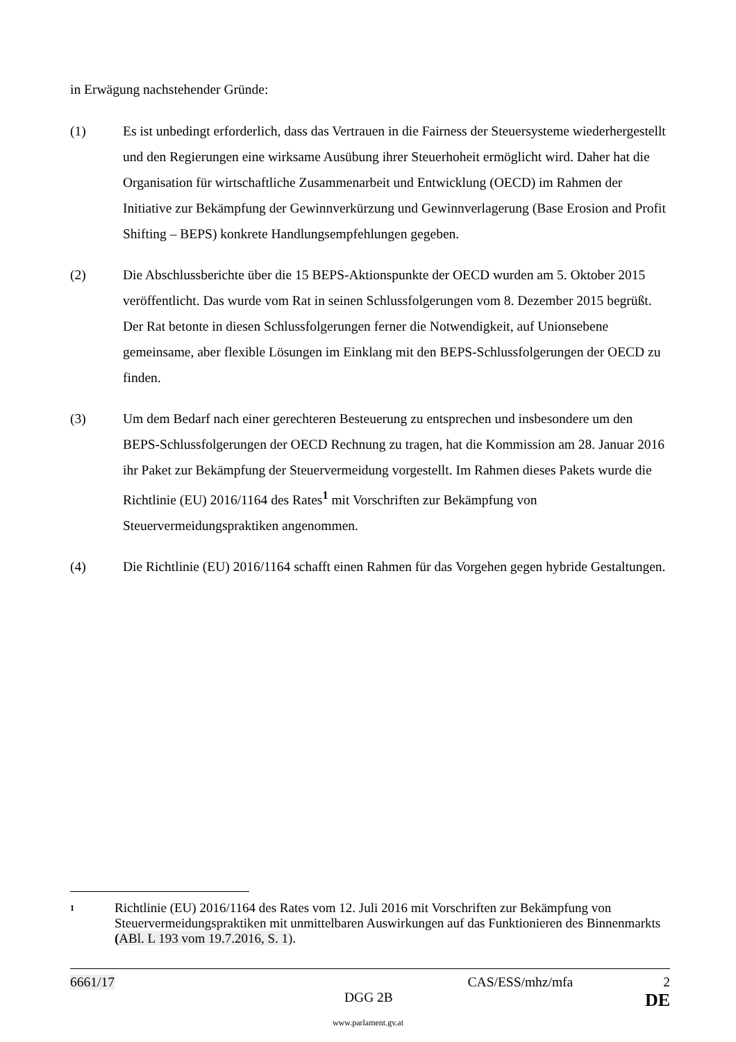in Erwägung nachstehender Gründe:
(1) Es ist unbedingt erforderlich, dass das Vertrauen in die Fairness der Steuersysteme wiederhergestellt und den Regierungen eine wirksame Ausübung ihrer Steuerhoheit ermöglicht wird. Daher hat die Organisation für wirtschaftliche Zusammenarbeit und Entwicklung (OECD) im Rahmen der Initiative zur Bekämpfung der Gewinnverkürzung und Gewinnverlagerung (Base Erosion and Profit Shifting – BEPS) konkrete Handlungsempfehlungen gegeben.
(2) Die Abschlussberichte über die 15 BEPS-Aktionspunkte der OECD wurden am 5. Oktober 2015 veröffentlicht. Das wurde vom Rat in seinen Schlussfolgerungen vom 8. Dezember 2015 begrüßt. Der Rat betonte in diesen Schlussfolgerungen ferner die Notwendigkeit, auf Unionsebene gemeinsame, aber flexible Lösungen im Einklang mit den BEPS-Schlussfolgerungen der OECD zu finden.
(3) Um dem Bedarf nach einer gerechteren Besteuerung zu entsprechen und insbesondere um den BEPS-Schlussfolgerungen der OECD Rechnung zu tragen, hat die Kommission am 28. Januar 2016 ihr Paket zur Bekämpfung der Steuervermeidung vorgestellt. Im Rahmen dieses Pakets wurde die Richtlinie (EU) 2016/1164 des Rates<sup>1</sup> mit Vorschriften zur Bekämpfung von Steuervermeidungspraktiken angenommen.
(4) Die Richtlinie (EU) 2016/1164 schafft einen Rahmen für das Vorgehen gegen hybride Gestaltungen.
1
Richtlinie (EU) 2016/1164 des Rates vom 12. Juli 2016 mit Vorschriften zur Bekämpfung von Steuervermeidungspraktiken mit unmittelbaren Auswirkungen auf das Funktionieren des Binnenmarkts (ABl. L 193 vom 19.7.2016, S. 1).
6661/17 CAS/ESS/mhz/mfa 2
DGG 2B DE
www.parlament.gv.at